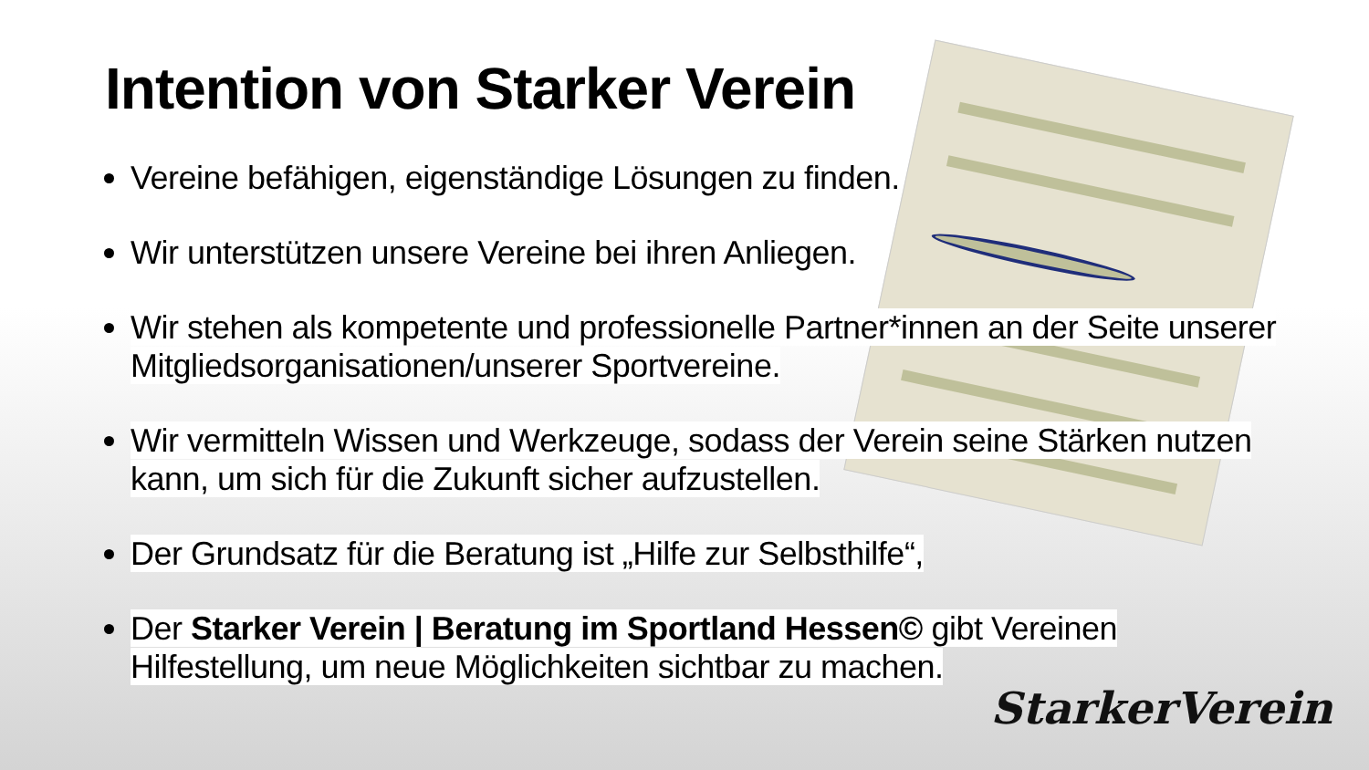Intention von Starker Verein
Vereine befähigen, eigenständige Lösungen zu finden.
Wir unterstützen unsere Vereine bei ihren Anliegen.
Wir stehen als kompetente und professionelle Partner*innen an der Seite unserer Mitgliedsorganisationen/unserer Sportvereine.
Wir vermitteln Wissen und Werkzeuge, sodass der Verein seine Stärken nutzen kann, um sich für die Zukunft sicher aufzustellen.
Der Grundsatz für die Beratung ist „Hilfe zur Selbsthilfe“,
Der Starker Verein | Beratung im Sportland Hessen© gibt Vereinen Hilfestellung, um neue Möglichkeiten sichtbar zu machen.
StarkerVerein